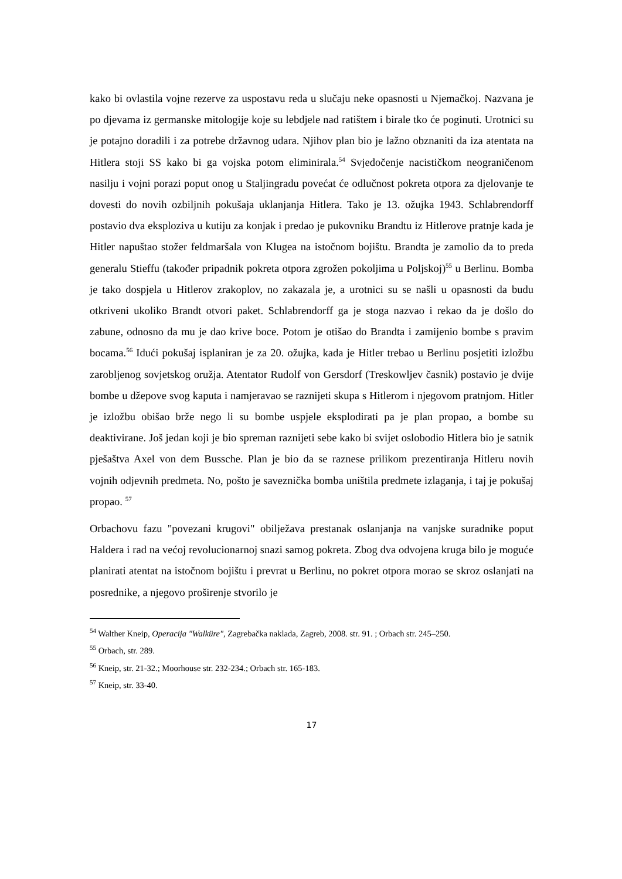kako bi ovlastila vojne rezerve za uspostavu reda u slučaju neke opasnosti u Njemačkoj. Nazvana je po djevama iz germanske mitologije koje su lebdjele nad ratištem i birale tko će poginuti. Urotnici su je potajno doradili i za potrebe državnog udara. Njihov plan bio je lažno obznaniti da iza atentata na Hitlera stoji SS kako bi ga vojska potom eliminirala.<sup>54</sup> Svjedočenje nacističkom neograničenom nasilju i vojni porazi poput onog u Staljingradu povećat će odlučnost pokreta otpora za djelovanje te dovesti do novih ozbiljnih pokušaja uklanjanja Hitlera. Tako je 13. ožujka 1943. Schlabrendorff postavio dva eksploziva u kutiju za konjak i predao je pukovniku Brandtu iz Hitlerove pratnje kada je Hitler napuštao stožer feldmaršala von Klugea na istočnom bojištu. Brandta je zamolio da to preda generalu Stieffu (također pripadnik pokreta otpora zgrožen pokoljima u Poljskoj)<sup>55</sup> u Berlinu. Bomba je tako dospjela u Hitlerov zrakoplov, no zakazala je, a urotnici su se našli u opasnosti da budu otkriveni ukoliko Brandt otvori paket. Schlabrendorff ga je stoga nazvao i rekao da je došlo do zabune, odnosno da mu je dao krive boce. Potom je otišao do Brandta i zamijenio bombe s pravim bocama.<sup>56</sup> Idući pokušaj isplaniran je za 20. ožujka, kada je Hitler trebao u Berlinu posjetiti izložbu zarobljenog sovjetskog oružja. Atentator Rudolf von Gersdorf (Treskowljev časnik) postavio je dvije bombe u džepove svog kaputa i namjeravao se raznijeti skupa s Hitlerom i njegovom pratnjom. Hitler je izložbu obišao brže nego li su bombe uspjele eksplodirati pa je plan propao, a bombe su deaktivirane. Još jedan koji je bio spreman raznijeti sebe kako bi svijet oslobodio Hitlera bio je satnik pješaštva Axel von dem Bussche. Plan je bio da se raznese prilikom prezentiranja Hitleru novih vojnih odjevnih predmeta. No, pošto je saveznička bomba uništila predmete izlaganja, i taj je pokušaj propao. <sup>57</sup>
Orbachovu fazu "povezani krugovi" obilježava prestanak oslanjanja na vanjske suradnike poput Haldera i rad na većoj revolucionarnoj snazi samog pokreta. Zbog dva odvojena kruga bilo je moguće planirati atentat na istočnom bojištu i prevrat u Berlinu, no pokret otpora morao se skroz oslanjati na posrednike, a njegovo proširenje stvorilo je
<sup>54</sup> Walther Kneip, Operacija "Walküre", Zagrebačka naklada, Zagreb, 2008. str. 91. ; Orbach str. 245–250.
<sup>55</sup> Orbach, str. 289.
<sup>56</sup> Kneip, str. 21-32.; Moorhouse str. 232-234.; Orbach str. 165-183.
<sup>57</sup> Kneip, str. 33-40.
17